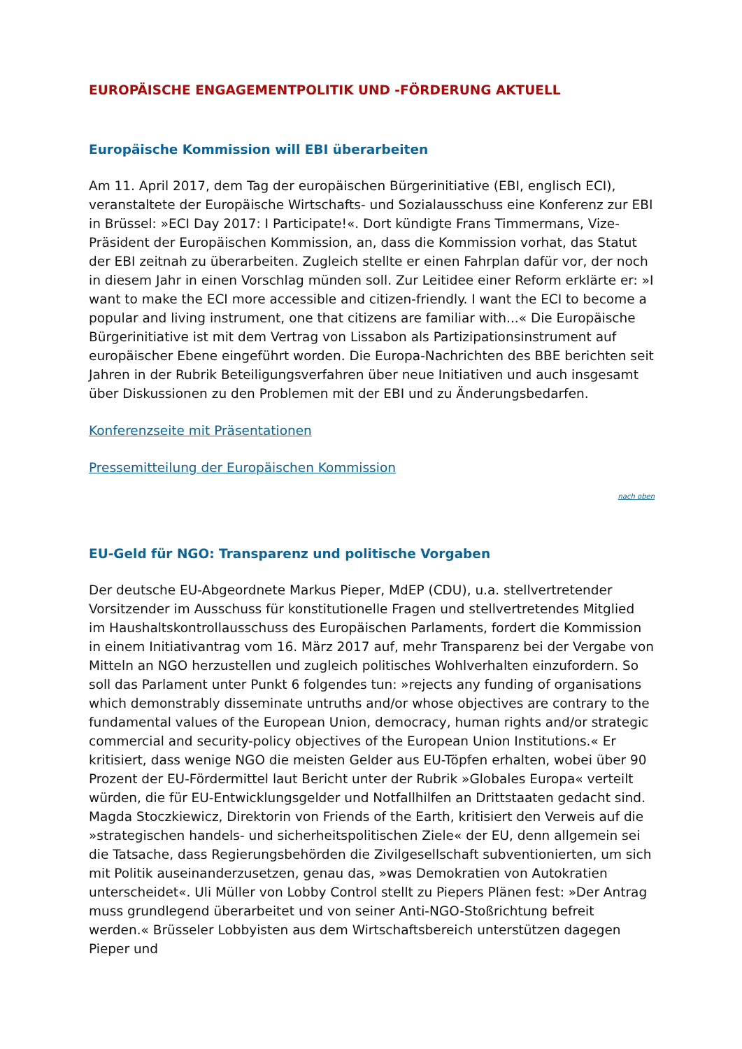EUROPÄISCHE ENGAGEMENTPOLITIK UND -FÖRDERUNG AKTUELL
Europäische Kommission will EBI überarbeiten
Am 11. April 2017, dem Tag der europäischen Bürgerinitiative (EBI, englisch ECI), veranstaltete der Europäische Wirtschafts- und Sozialausschuss eine Konferenz zur EBI in Brüssel: »ECI Day 2017: I Participate!«. Dort kündigte Frans Timmermans, Vize-Präsident der Europäischen Kommission, an, dass die Kommission vorhat, das Statut der EBI zeitnah zu überarbeiten. Zugleich stellte er einen Fahrplan dafür vor, der noch in diesem Jahr in einen Vorschlag münden soll. Zur Leitidee einer Reform erklärte er: »I want to make the ECI more accessible and citizen-friendly. I want the ECI to become a popular and living instrument, one that citizens are familiar with...« Die Europäische Bürgerinitiative ist mit dem Vertrag von Lissabon als Partizipationsinstrument auf europäischer Ebene eingeführt worden. Die Europa-Nachrichten des BBE berichten seit Jahren in der Rubrik Beteiligungsverfahren über neue Initiativen und auch insgesamt über Diskussionen zu den Problemen mit der EBI und zu Änderungsbedarfen.
Konferenzseite mit Präsentationen
Pressemitteilung der Europäischen Kommission
nach oben
EU-Geld für NGO: Transparenz und politische Vorgaben
Der deutsche EU-Abgeordnete Markus Pieper, MdEP (CDU), u.a. stellvertretender Vorsitzender im Ausschuss für konstitutionelle Fragen und stellvertretendes Mitglied im Haushaltskontrollausschuss des Europäischen Parlaments, fordert die Kommission in einem Initiativantrag vom 16. März 2017 auf, mehr Transparenz bei der Vergabe von Mitteln an NGO herzustellen und zugleich politisches Wohlverhalten einzufordern. So soll das Parlament unter Punkt 6 folgendes tun: »rejects any funding of organisations which demonstrably disseminate untruths and/or whose objectives are contrary to the fundamental values of the European Union, democracy, human rights and/or strategic commercial and security-policy objectives of the European Union Institutions.« Er kritisiert, dass wenige NGO die meisten Gelder aus EU-Töpfen erhalten, wobei über 90 Prozent der EU-Fördermittel laut Bericht unter der Rubrik »Globales Europa« verteilt würden, die für EU-Entwicklungsgelder und Notfallhilfen an Drittstaaten gedacht sind. Magda Stoczkiewicz, Direktorin von Friends of the Earth, kritisiert den Verweis auf die »strategischen handels- und sicherheitspolitischen Ziele« der EU, denn allgemein sei die Tatsache, dass Regierungsbehörden die Zivilgesellschaft subventionierten, um sich mit Politik auseinanderzusetzen, genau das, »was Demokratien von Autokratien unterscheidet«. Uli Müller von Lobby Control stellt zu Piepers Plänen fest: »Der Antrag muss grundlegend überarbeitet und von seiner Anti-NGO-Stoßrichtung befreit werden.« Brüsseler Lobbyisten aus dem Wirtschaftsbereich unterstützen dagegen Pieper und